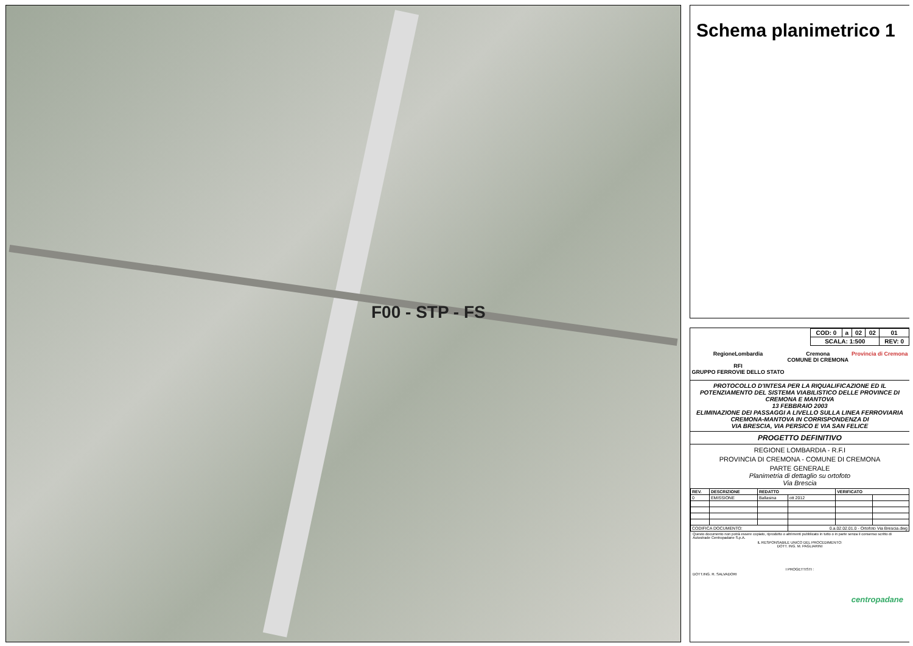F00 - STP - FS Schema planimetrico 1
| | COD: 0 | a | 02 | 02 | 01 |
| | SCALA: 1:500 | | | | REV: 0 |
RegioneLombardia
RFI
GRUPPO FERROVIE DELLO STATO
Cremona
COMUNE DI CREMONA
Provincia di Cremona
PROTOCOLLO D'INTESA PER LA RIQUALIFICAZIONE ED IL POTENZIAMENTO DEL SISTEMA VIABILISTICO DELLE PROVINCE DI CREMONA E MANTOVA
13 FEBBRAIO 2003
ELIMINAZIONE DEI PASSAGGI A LIVELLO SULLA LINEA FERROVIARIA CREMONA-MANTOVA IN CORRISPONDENZA DI
VIA BRESCIA, VIA PERSICO E VIA SAN FELICE
PROGETTO DEFINITIVO
REGIONE LOMBARDIA - R.F.I
PROVINCIA DI CREMONA - COMUNE DI CREMONA
PARTE GENERALE
Planimetria di dettaglio su ortofoto
Via Brescia
| REV. | DESCRIZIONE | REDATTO | | VERIFICATO | |
| --- | --- | --- | --- | --- | --- |
| 0 | EMISSIONE | Ballasina | ott 2012 | | |
| CODIFICA DOCUMENTO: | | | 0.a.02.02.01.0 - Ortofoto Via Brescia.dwg | | |
Questo documento non potrà essere copiato, riprodotto o altrimenti pubblicato in tutto o in parte senza il consenso scritto di Autostrade Centropadane S.p.A.
IL RESPONSABILE UNICO DEL PROCEDIMENTO:
DOTT. ING. M. PAGLIARINI
I PROGETTISTI :
DOTT.ING. R. SALVADORI
centropadane